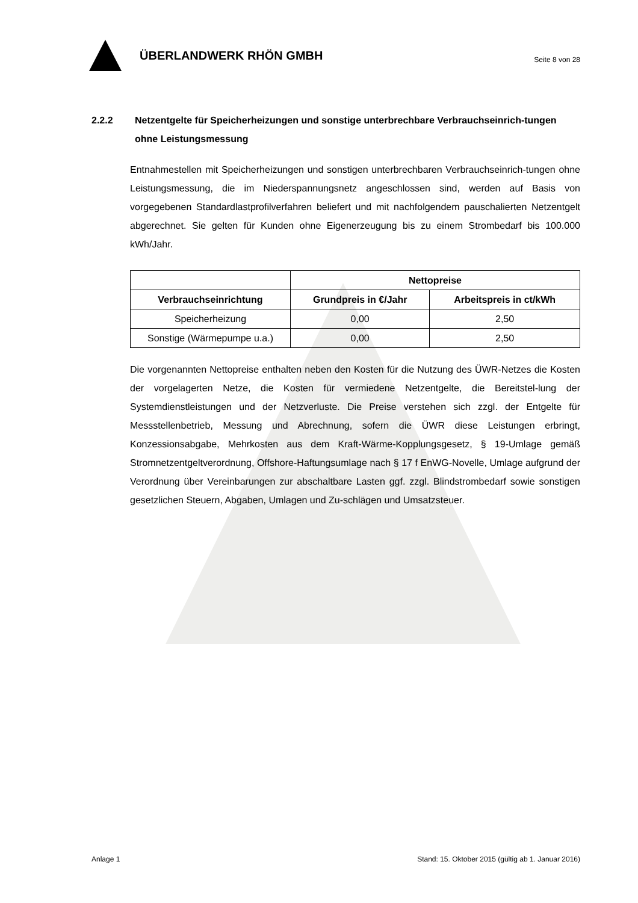ÜBERLANDWERK RHÖN GMBH
Seite 8 von 28
2.2.2 Netzentgelte für Speicherheizungen und sonstige unterbrechbare Verbrauchseinrich-tungen ohne Leistungsmessung
Entnahmestellen mit Speicherheizungen und sonstigen unterbrechbaren Verbrauchseinrich-tungen ohne Leistungsmessung, die im Niederspannungsnetz angeschlossen sind, werden auf Basis von vorgegebenen Standardlastprofilverfahren beliefert und mit nachfolgendem pauschalierten Netzentgelt abgerechnet. Sie gelten für Kunden ohne Eigenerzeugung bis zu einem Strombedarf bis 100.000 kWh/Jahr.
| | Nettopreise | |
| --- | --- | --- |
| Verbrauchseinrichtung | Grundpreis in €/Jahr | Arbeitspreis in ct/kWh |
| Speicherheizung | 0,00 | 2,50 |
| Sonstige (Wärmepumpe u.a.) | 0,00 | 2,50 |
Die vorgenannten Nettopreise enthalten neben den Kosten für die Nutzung des ÜWR-Netzes die Kosten der vorgelagerten Netze, die Kosten für vermiedene Netzentgelte, die Bereitstel-lung der Systemdienstleistungen und der Netzverluste. Die Preise verstehen sich zzgl. der Entgelte für Messstellenbetrieb, Messung und Abrechnung, sofern die ÜWR diese Leistungen erbringt, Konzessionsabgabe, Mehrkosten aus dem Kraft-Wärme-Kopplungsgesetz, § 19-Umlage gemäß Stromnetzentgeltverordnung, Offshore-Haftungsumlage nach § 17 f EnWG-Novelle, Umlage aufgrund der Verordnung über Vereinbarungen zur abschaltbare Lasten ggf. zzgl. Blindstrombedarf sowie sonstigen gesetzlichen Steuern, Abgaben, Umlagen und Zu-schlägen und Umsatzsteuer.
Anlage 1 Stand: 15. Oktober 2015 (gültig ab 1. Januar 2016)